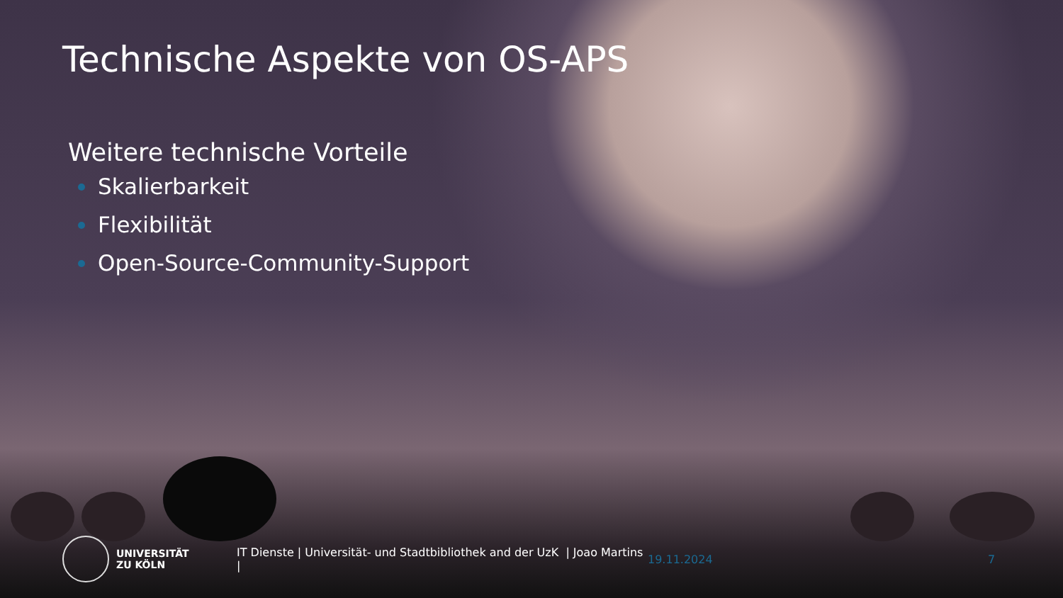Technische Aspekte von OS-APS
Weitere technische Vorteile
Skalierbarkeit
Flexibilität
Open-Source-Community-Support
UNIVERSITÄT
ZU KÖLN
IT Dienste | Universität- und Stadtbibliothek and der UzK | Joao Martins |
19.11.2024 7